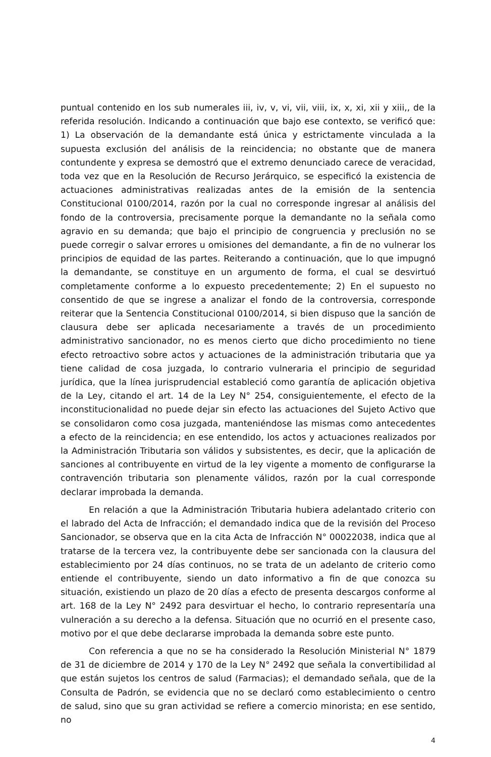puntual contenido en los sub numerales iii, iv, v, vi, vii, viii, ix, x, xi, xii y xiii,, de la referida resolución. Indicando a continuación que bajo ese contexto, se verificó que: 1) La observación de la demandante está única y estrictamente vinculada a la supuesta exclusión del análisis de la reincidencia; no obstante que de manera contundente y expresa se demostró que el extremo denunciado carece de veracidad, toda vez que en la Resolución de Recurso Jerárquico, se especificó la existencia de actuaciones administrativas realizadas antes de la emisión de la sentencia Constitucional 0100/2014, razón por la cual no corresponde ingresar al análisis del fondo de la controversia, precisamente porque la demandante no la señala como agravio en su demanda; que bajo el principio de congruencia y preclusión no se puede corregir o salvar errores u omisiones del demandante, a fin de no vulnerar los principios de equidad de las partes. Reiterando a continuación, que lo que impugnó la demandante, se constituye en un argumento de forma, el cual se desvirtuó completamente conforme a lo expuesto precedentemente; 2) En el supuesto no consentido de que se ingrese a analizar el fondo de la controversia, corresponde reiterar que la Sentencia Constitucional 0100/2014, si bien dispuso que la sanción de clausura debe ser aplicada necesariamente a través de un procedimiento administrativo sancionador, no es menos cierto que dicho procedimiento no tiene efecto retroactivo sobre actos y actuaciones de la administración tributaria que ya tiene calidad de cosa juzgada, lo contrario vulneraria el principio de seguridad jurídica, que la línea jurisprudencial estableció como garantía de aplicación objetiva de la Ley, citando el art. 14 de la Ley N° 254, consiguientemente, el efecto de la inconstitucionalidad no puede dejar sin efecto las actuaciones del Sujeto Activo que se consolidaron como cosa juzgada, manteniéndose las mismas como antecedentes a efecto de la reincidencia; en ese entendido, los actos y actuaciones realizados por la Administración Tributaria son válidos y subsistentes, es decir, que la aplicación de sanciones al contribuyente en virtud de la ley vigente a momento de configurarse la contravención tributaria son plenamente válidos, razón por la cual corresponde declarar improbada la demanda.
En relación a que la Administración Tributaria hubiera adelantado criterio con el labrado del Acta de Infracción; el demandado indica que de la revisión del Proceso Sancionador, se observa que en la cita Acta de Infracción N° 00022038, indica que al tratarse de la tercera vez, la contribuyente debe ser sancionada con la clausura del establecimiento por 24 días continuos, no se trata de un adelanto de criterio como entiende el contribuyente, siendo un dato informativo a fin de que conozca su situación, existiendo un plazo de 20 días a efecto de presenta descargos conforme al art. 168 de la Ley N° 2492 para desvirtuar el hecho, lo contrario representaría una vulneración a su derecho a la defensa. Situación que no ocurrió en el presente caso, motivo por el que debe declararse improbada la demanda sobre este punto.
Con referencia a que no se ha considerado la Resolución Ministerial N° 1879 de 31 de diciembre de 2014 y 170 de la Ley N° 2492 que señala la convertibilidad al que están sujetos los centros de salud (Farmacias); el demandado señala, que de la Consulta de Padrón, se evidencia que no se declaró como establecimiento o centro de salud, sino que su gran actividad se refiere a comercio minorista; en ese sentido, no
4